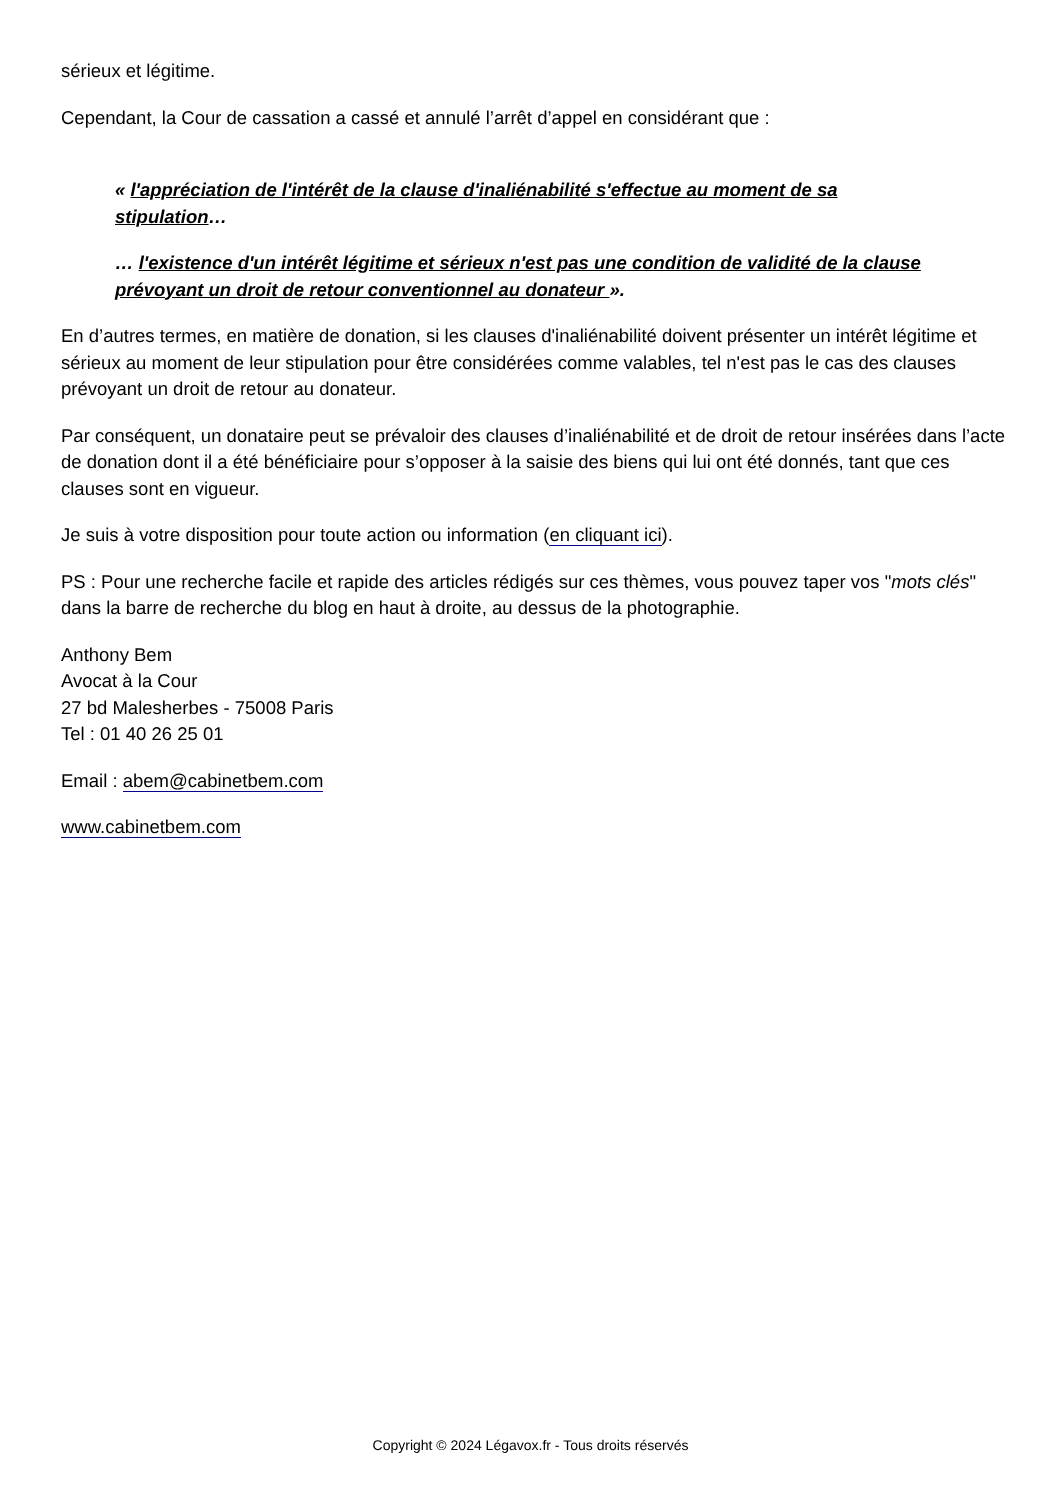sérieux et légitime.
Cependant, la Cour de cassation a cassé et annulé l’arrêt d’appel en considérant que :
« l'appréciation de l'intérêt de la clause d'inaliénabilité s'effectue au moment de sa stipulation…
… l'existence d'un intérêt légitime et sérieux n'est pas une condition de validité de la clause prévoyant un droit de retour conventionnel au donateur ».
En d’autres termes, en matière de donation, si les clauses d'inaliénabilité doivent présenter un intérêt légitime et sérieux au moment de leur stipulation pour être considérées comme valables, tel n'est pas le cas des clauses prévoyant un droit de retour au donateur.
Par conséquent, un donataire peut se prévaloir des clauses d’inaliénabilité et de droit de retour insérées dans l’acte de donation dont il a été bénéficiaire pour s’opposer à la saisie des biens qui lui ont été donnés, tant que ces clauses sont en vigueur.
Je suis à votre disposition pour toute action ou information (en cliquant ici).
PS : Pour une recherche facile et rapide des articles rédigés sur ces thèmes, vous pouvez taper vos "mots clés" dans la barre de recherche du blog en haut à droite, au dessus de la photographie.
Anthony Bem
Avocat à la Cour
27 bd Malesherbes - 75008 Paris
Tel : 01 40 26 25 01
Email : abem@cabinetbem.com
www.cabinetbem.com
Copyright © 2024 Légavox.fr - Tous droits réservés